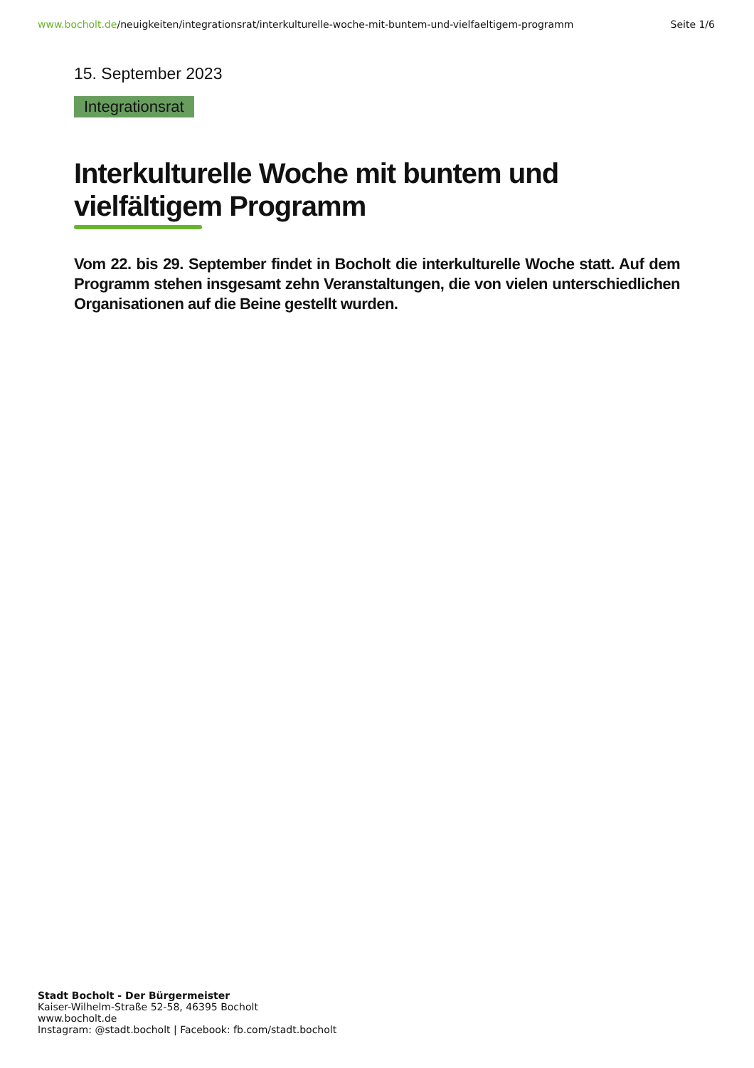www.bocholt.de/neuigkeiten/integrationsrat/interkulturelle-woche-mit-buntem-und-vielfaeltigem-programm
Seite 1/6
15. September 2023
Integrationsrat
Interkulturelle Woche mit buntem und vielfältigem Programm
Vom 22. bis 29. September findet in Bocholt die interkulturelle Woche statt. Auf dem Programm stehen insgesamt zehn Veranstaltungen, die von vielen unterschiedlichen Organisationen auf die Beine gestellt wurden.
Stadt Bocholt - Der Bürgermeister
Kaiser-Wilhelm-Straße 52-58, 46395 Bocholt
www.bocholt.de
Instagram: @stadt.bocholt | Facebook: fb.com/stadt.bocholt